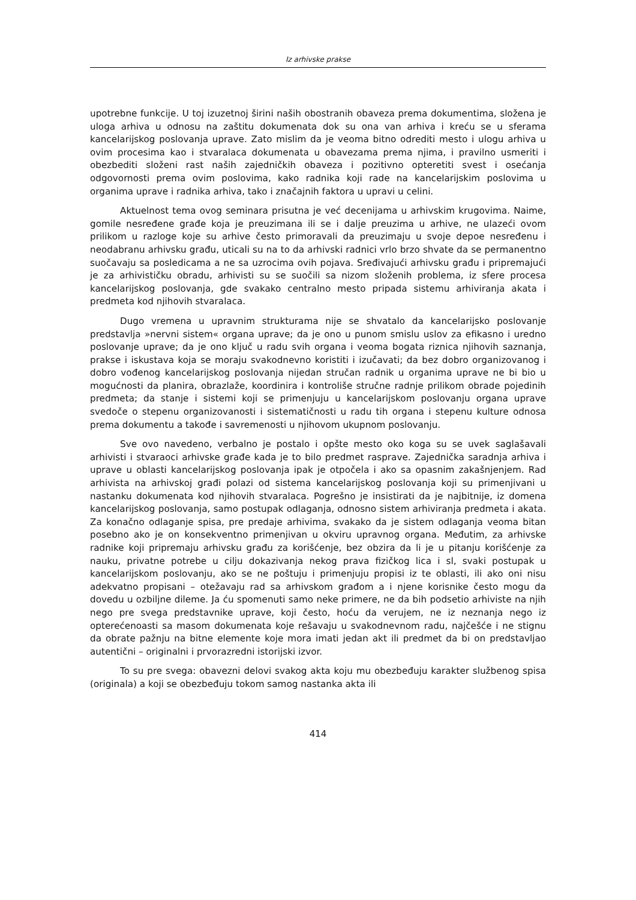Iz arhivske prakse
upotrebne funkcije. U toj izuzetnoj širini naših obostranih obaveza prema dokumentima, složena je uloga arhiva u odnosu na zaštitu dokumenata dok su ona van arhiva i kreću se u sferama kancelarijskog poslovanja uprave. Zato mislim da je veoma bitno odrediti mesto i ulogu arhiva u ovim procesima kao i stvaralaca dokumenata u obavezama prema njima, i pravilno usmeriti i obezbediti složeni rast naših zajedničkih obaveza i pozitivno opteretiti svest i osećanja odgovornosti prema ovim poslovima, kako radnika koji rade na kancelarijskim poslovima u organima uprave i radnika arhiva, tako i značajnih faktora u upravi u celini.
Aktuelnost tema ovog seminara prisutna je već decenijama u arhivskim krugovima. Naime, gomile nesređene građe koja je preuzimana ili se i dalje preuzima u arhive, ne ulazeći ovom prilikom u razloge koje su arhive često primoravali da preuzimaju u svoje depoe nesređenu i neodabranu arhivsku građu, uticali su na to da arhivski radnici vrlo brzo shvate da se permanentno suočavaju sa posledicama a ne sa uzrocima ovih pojava. Sređivajući arhivsku građu i pripremajući je za arhivističku obradu, arhivisti su se suočili sa nizom složenih problema, iz sfere procesa kancelarijskog poslovanja, gde svakako centralno mesto pripada sistemu arhiviranja akata i predmeta kod njihovih stvaralaca.
Dugo vremena u upravnim strukturama nije se shvatalo da kancelarijsko poslovanje predstavlja »nervni sistem« organa uprave; da je ono u punom smislu uslov za efikasno i uredno poslovanje uprave; da je ono ključ u radu svih organa i veoma bogata riznica njihovih saznanja, prakse i iskustava koja se moraju svakodnevno koristiti i izučavati; da bez dobro organizovanog i dobro vođenog kancelarijskog poslovanja nijedan stručan radnik u organima uprave ne bi bio u mogućnosti da planira, obrazlaže, koordinira i kontroliše stručne radnje prilikom obrade pojedinih predmeta; da stanje i sistemi koji se primenjuju u kancelarijskom poslovanju organa uprave svedoče o stepenu organizovanosti i sistematičnosti u radu tih organa i stepenu kulture odnosa prema dokumentu a takođe i savremenosti u njihovom ukupnom poslovanju.
Sve ovo navedeno, verbalno je postalo i opšte mesto oko koga su se uvek saglašavali arhivisti i stvaraoci arhivske građe kada je to bilo predmet rasprave. Zajednička saradnja arhiva i uprave u oblasti kancelarijskog poslovanja ipak je otpočela i ako sa opasnim zakašnjenjem. Rad arhivista na arhivskoj građi polazi od sistema kancelarijskog poslovanja koji su primenjivani u nastanku dokumenata kod njihovih stvaralaca. Pogrešno je insistirati da je najbitnije, iz domena kancelarijskog poslovanja, samo postupak odlaganja, odnosno sistem arhiviranja predmeta i akata. Za konačno odlaganje spisa, pre predaje arhivima, svakako da je sistem odlaganja veoma bitan posebno ako je on konsekventno primenjivan u okviru upravnog organa. Međutim, za arhivske radnike koji pripremaju arhivsku građu za korišćenje, bez obzira da li je u pitanju korišćenje za nauku, privatne potrebe u cilju dokazivanja nekog prava fizičkog lica i sl, svaki postupak u kancelarijskom poslovanju, ako se ne poštuju i primenjuju propisi iz te oblasti, ili ako oni nisu adekvatno propisani – otežavaju rad sa arhivskom građom a i njene korisnike često mogu da dovedu u ozbiljne dileme. Ja ću spomenuti samo neke primere, ne da bih podsetio arhiviste na njih nego pre svega predstavnike uprave, koji često, hoću da verujem, ne iz neznanja nego iz opterećenoasti sa masom dokumenata koje rešavaju u svakodnevnom radu, najčešće i ne stignu da obrate pažnju na bitne elemente koje mora imati jedan akt ili predmet da bi on predstavljao autentični – originalni i prvorazredni istorijski izvor.
To su pre svega: obavezni delovi svakog akta koju mu obezbeđuju karakter službenog spisa (originala) a koji se obezbeđuju tokom samog nastanka akta ili
414